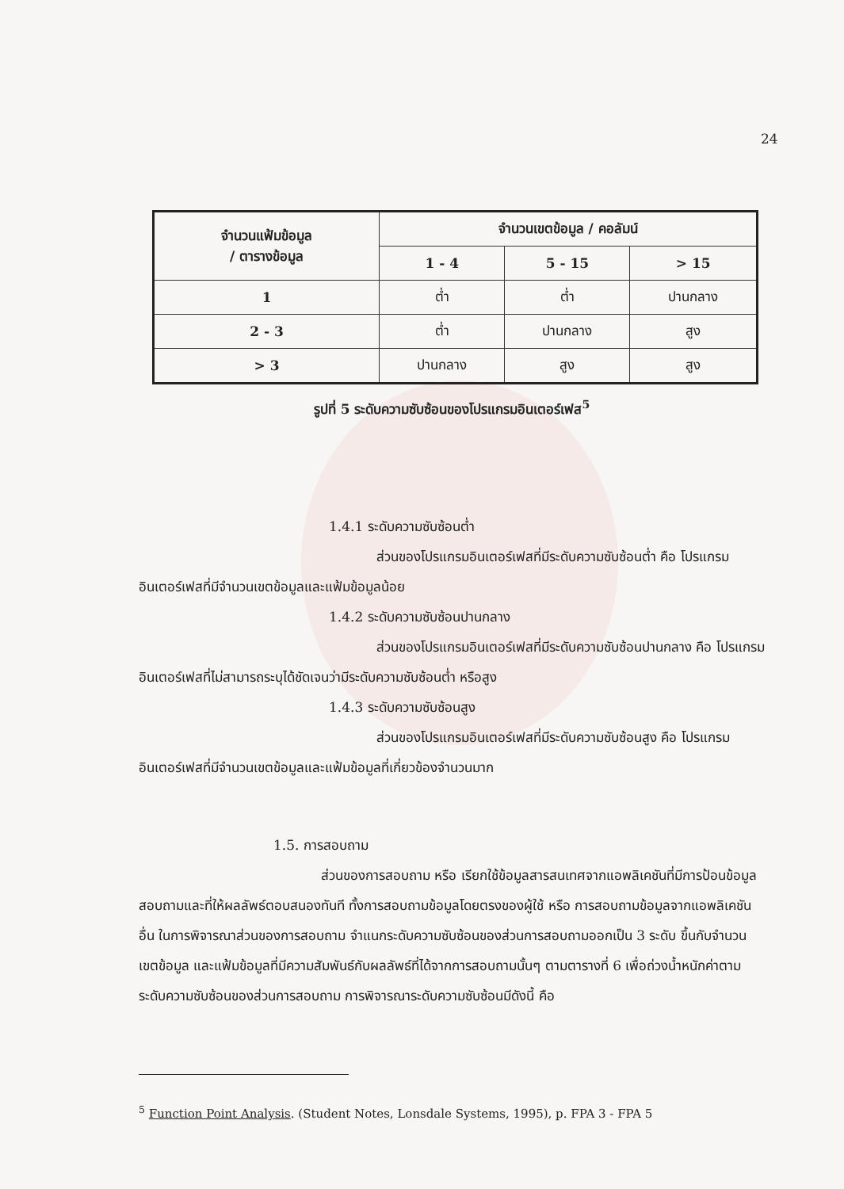24
| จำนวนแฟ้มข้อมูล / ตารางข้อมูล | จำนวนเขตข้อมูล / คอลัมน์ | | |
| --- | --- | --- | --- |
| | 1 - 4 | 5 - 15 | > 15 |
| 1 | ต่ำ | ต่ำ | ปานกลาง |
| 2 - 3 | ต่ำ | ปานกลาง | สูง |
| > 3 | ปานกลาง | สูง | สูง |
รูปที่ 5 ระดับความซับซ้อนของโปรแกรมอินเตอร์เฟส<sup>5</sup>
1.4.1 ระดับความซับซ้อนต่ำ
ส่วนของโปรแกรมอินเตอร์เฟสที่มีระดับความซับซ้อนต่ำ คือ โปรแกรมอินเตอร์เฟสที่มีจำนวนเขตข้อมูลและแฟ้มข้อมูลน้อย
1.4.2 ระดับความซับซ้อนปานกลาง
ส่วนของโปรแกรมอินเตอร์เฟสที่มีระดับความซับซ้อนปานกลาง คือ โปรแกรมอินเตอร์เฟสที่ไม่สามารถระบุได้ชัดเจนว่ามีระดับความซับซ้อนต่ำ หรือสูง
1.4.3 ระดับความซับซ้อนสูง
ส่วนของโปรแกรมอินเตอร์เฟสที่มีระดับความซับซ้อนสูง คือ โปรแกรมอินเตอร์เฟสที่มีจำนวนเขตข้อมูลและแฟ้มข้อมูลที่เกี่ยวข้องจำนวนมาก
1.5. การสอบถาม
ส่วนของการสอบถาม หรือ เรียกใช้ข้อมูลสารสนเทศจากแอพลิเคชันที่มีการป้อนข้อมูลสอบถามและที่ให้ผลลัพธ์ตอบสนองทันที ทั้งการสอบถามข้อมูลโดยตรงของผู้ใช้ หรือ การสอบถามข้อมูลจากแอพลิเคชันอื่น ในการพิจารณาส่วนของการสอบถาม จำแนกระดับความซับซ้อนของส่วนการสอบถามออกเป็น 3 ระดับ ขึ้นกับจำนวนเขตข้อมูล และแฟ้มข้อมูลที่มีความสัมพันธ์กับผลลัพธ์ที่ได้จากการสอบถามนั้นๆ ตามตารางที่ 6 เพื่อถ่วงน้ำหนักค่าตามระดับความซับซ้อนของส่วนการสอบถาม การพิจารณาระดับความซับซ้อนมีดังนี้ คือ
<sup>5</sup> Function Point Analysis. (Student Notes, Lonsdale Systems, 1995), p. FPA 3 - FPA 5